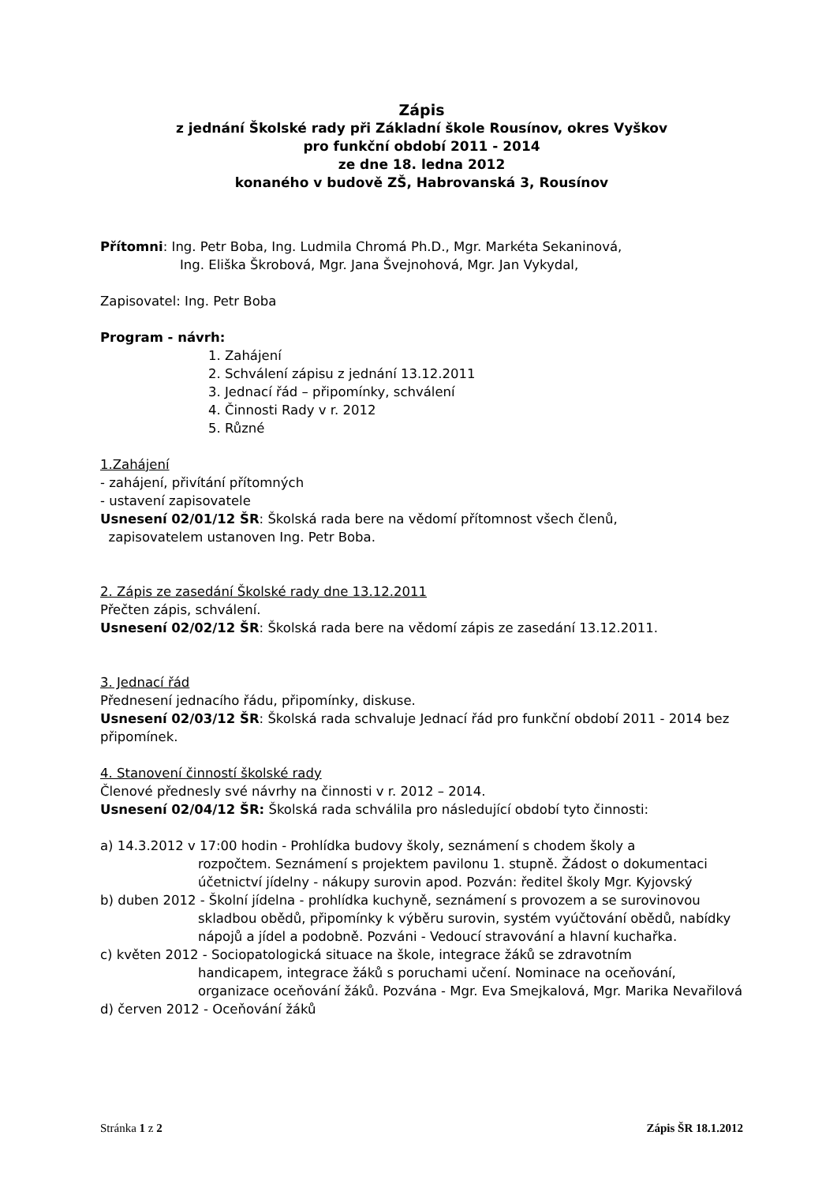Zápis
z jednání Školské rady při Základní škole Rousínov, okres Vyškov
pro funkční období 2011 - 2014
ze dne 18. ledna 2012
konaného v budově ZŠ, Habrovanská 3, Rousínov
Přítomni: Ing. Petr Boba, Ing. Ludmila Chromá Ph.D., Mgr. Markéta Sekaninová,
Ing. Eliška Škrobová, Mgr. Jana Švejnohová, Mgr. Jan Vykydal,
Zapisovatel: Ing. Petr Boba
Program - návrh:
1. Zahájení
2. Schválení zápisu z jednání 13.12.2011
3. Jednací řád – připomínky, schválení
4. Činnosti Rady v r. 2012
5. Různé
1.Zahájení
- zahájení, přivítání přítomných
- ustavení zapisovatele
Usnesení 02/01/12 ŠR: Školská rada bere na vědomí přítomnost všech členů,
zapisovatelem ustanoven Ing. Petr Boba.
2. Zápis ze zasedání Školské rady dne 13.12.2011
Přečten zápis, schválení.
Usnesení 02/02/12 ŠR: Školská rada bere na vědomí zápis ze zasedání 13.12.2011.
3. Jednací řád
Přednesení jednacího řádu, připomínky, diskuse.
Usnesení 02/03/12 ŠR: Školská rada schvaluje Jednací řád pro funkční období 2011 - 2014 bez připomínek.
4. Stanovení činností školské rady
Členové přednesly své návrhy na činnosti v r. 2012 – 2014.
Usnesení 02/04/12 ŠR: Školská rada schválila pro následující období tyto činnosti:
a) 14.3.2012 v 17:00 hodin - Prohlídka budovy školy, seznámení s chodem školy a
rozpočtem. Seznámení s projektem pavilonu 1. stupně. Žádost o dokumentaci účetnictví jídelny - nákupy surovin apod. Pozván: ředitel školy Mgr. Kyjovský
b) duben 2012 - Školní jídelna - prohlídka kuchyně, seznámení s provozem a se surovinovou
skladbou obědů, připomínky k výběru surovin, systém vyúčtování obědů, nabídky nápojů a jídel a podobně. Pozváni - Vedoucí stravování a hlavní kuchařka.
c) květen 2012 - Sociopatologická situace na škole, integrace žáků se zdravotním
handicapem, integrace žáků s poruchami učení. Nominace na oceňování, organizace oceňování žáků. Pozvána - Mgr. Eva Smejkalová, Mgr. Marika Nevařilová
d) červen 2012 - Oceňování žáků
Stránka 1 z 2 Zápis ŠR 18.1.2012